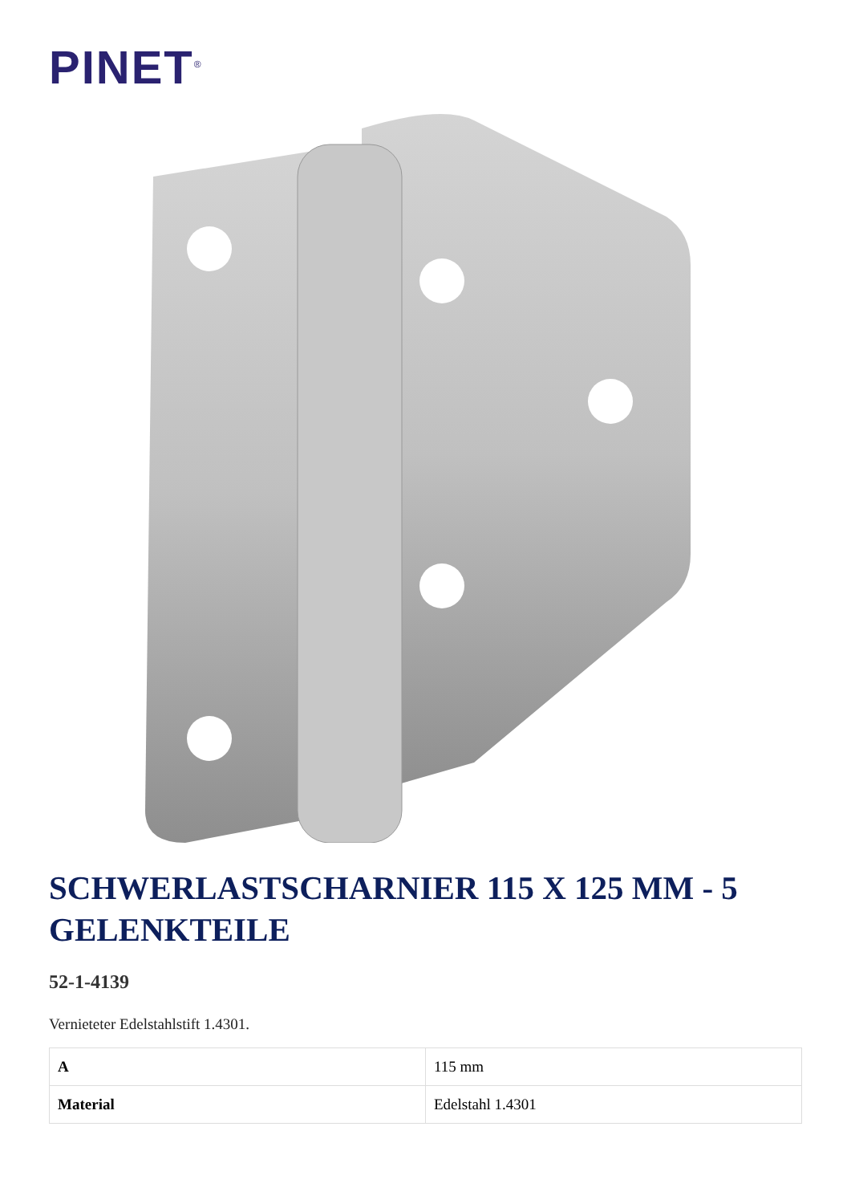PINET<sup>®</sup>
SCHWERLASTSCHARNIER 115 X 125 MM - 5 GELENKTEILE
52-1-4139
Vernieteter Edelstahlstift 1.4301.
| A | 115 mm |
| Material | Edelstahl 1.4301 |